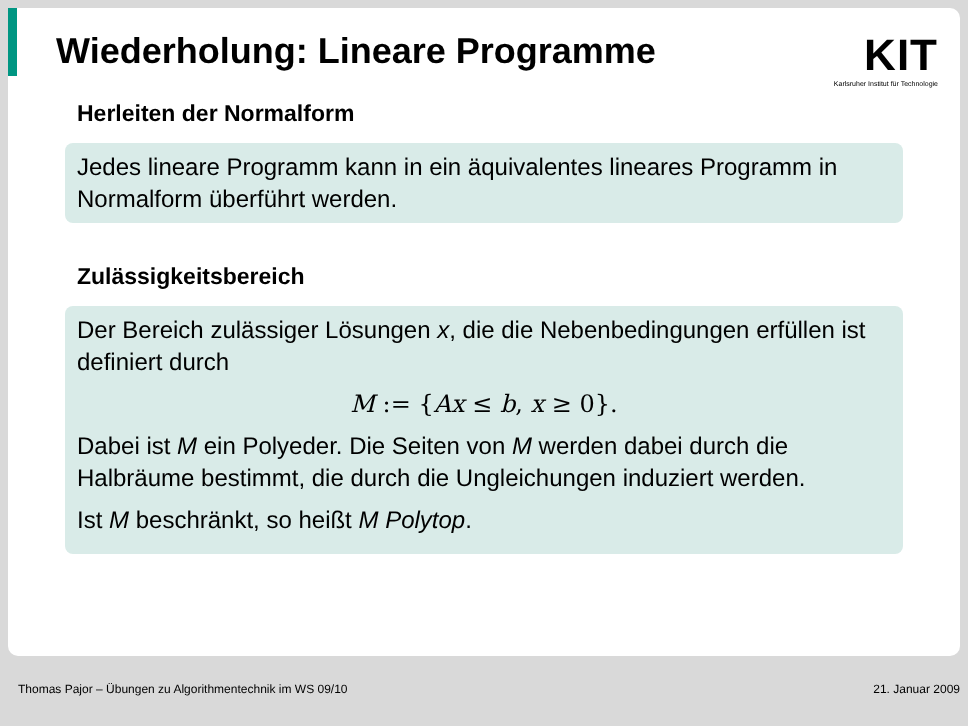Wiederholung: Lineare Programme
KIT
Karlsruher Institut für Technologie
Herleiten der Normalform
Jedes lineare Programm kann in ein äquivalentes lineares Programm in Normalform überführt werden.
Zulässigkeitsbereich
Der Bereich zulässiger Lösungen x, die die Nebenbedingungen erfüllen ist definiert durch
M := {Ax ≤ b, x ≥ 0}.
Dabei ist M ein Polyeder. Die Seiten von M werden dabei durch die Halbräume bestimmt, die durch die Ungleichungen induziert werden.
Ist M beschränkt, so heißt M Polytop.
Thomas Pajor – Übungen zu Algorithmentechnik im WS 09/10 21. Januar 2009